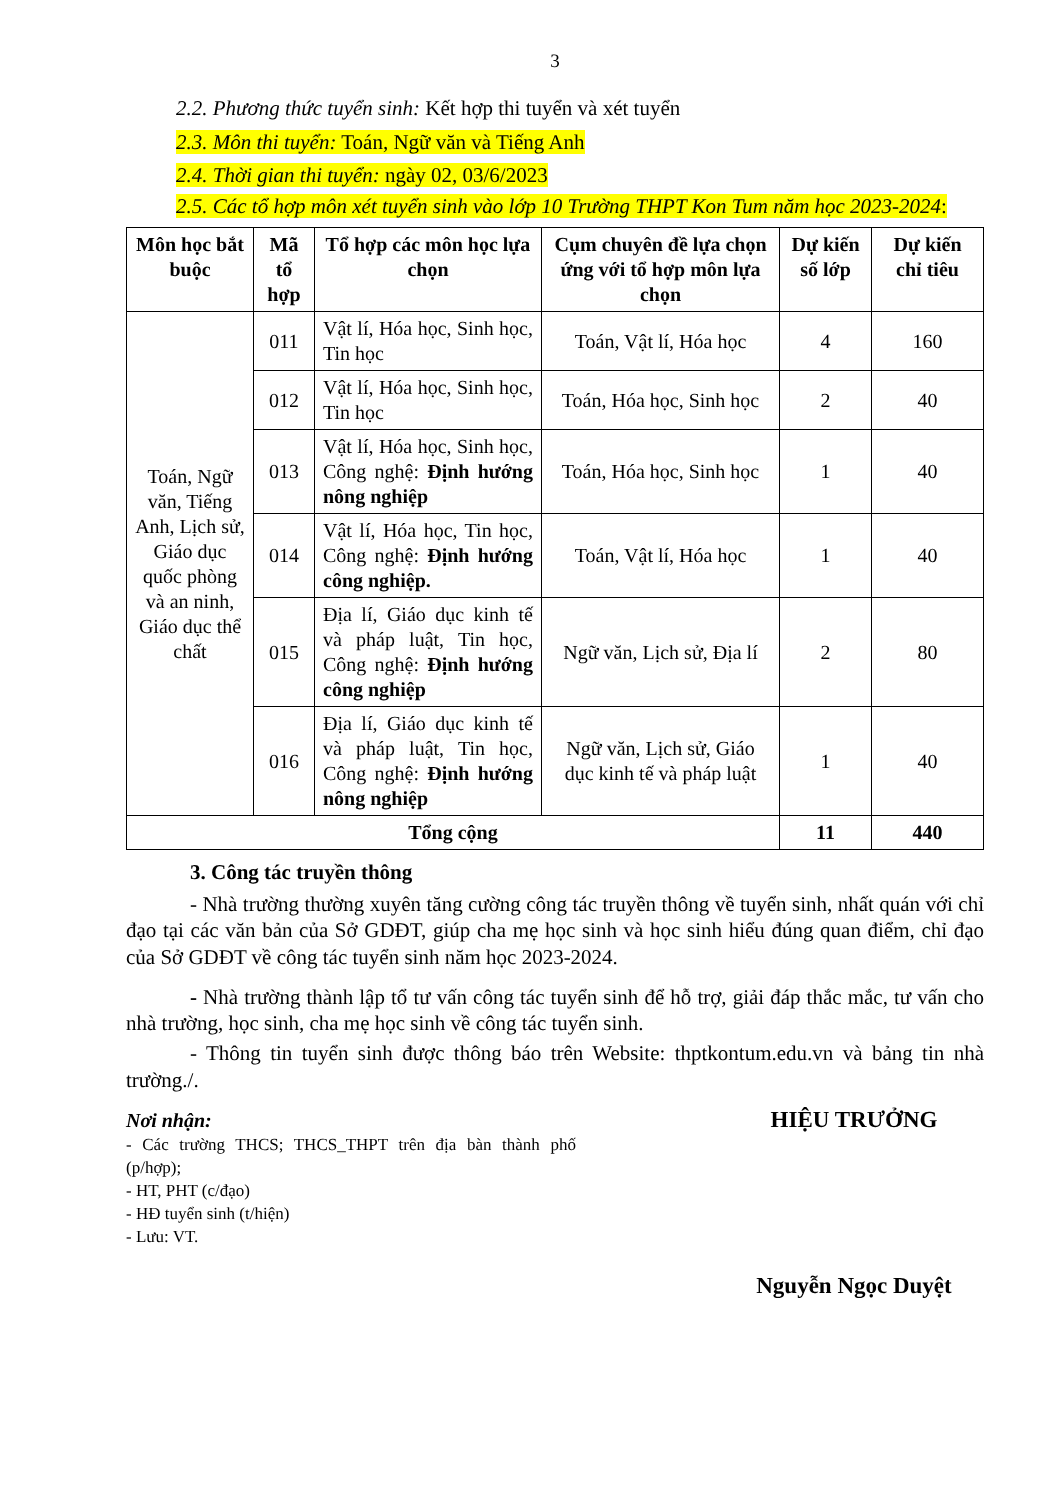3
2.2. Phương thức tuyển sinh: Kết hợp thi tuyển và xét tuyển
2.3. Môn thi tuyển: Toán, Ngữ văn và Tiếng Anh
2.4. Thời gian thi tuyển: ngày 02, 03/6/2023
2.5. Các tổ hợp môn xét tuyển sinh vào lớp 10 Trường THPT Kon Tum năm học 2023-2024:
| Môn học bắt buộc | Mã tổ hợp | Tổ hợp các môn học lựa chọn | Cụm chuyên đề lựa chọn ứng với tổ hợp môn lựa chọn | Dự kiến số lớp | Dự kiến chỉ tiêu |
| --- | --- | --- | --- | --- | --- |
| Toán, Ngữ văn, Tiếng Anh, Lịch sử, Giáo dục quốc phòng và an ninh, Giáo dục thể chất | 011 | Vật lí, Hóa học, Sinh học, Tin học | Toán, Vật lí, Hóa học | 4 | 160 |
| | 012 | Vật lí, Hóa học, Sinh học, Tin học | Toán, Hóa học, Sinh học | 2 | 40 |
| | 013 | Vật lí, Hóa học, Sinh học, Công nghệ: Định hướng nông nghiệp | Toán, Hóa học, Sinh học | 1 | 40 |
| | 014 | Vật lí, Hóa học, Tin học, Công nghệ: Định hướng công nghiệp. | Toán, Vật lí, Hóa học | 1 | 40 |
| | 015 | Địa lí, Giáo dục kinh tế và pháp luật, Tin học, Công nghệ: Định hướng công nghiệp | Ngữ văn, Lịch sử, Địa lí | 2 | 80 |
| | 016 | Địa lí, Giáo dục kinh tế và pháp luật, Tin học, Công nghệ: Định hướng nông nghiệp | Ngữ văn, Lịch sử, Giáo dục kinh tế và pháp luật | 1 | 40 |
| Tổng cộng | | | | 11 | 440 |
3. Công tác truyền thông
- Nhà trường thường xuyên tăng cường công tác truyền thông về tuyển sinh, nhất quán với chỉ đạo tại các văn bản của Sở GDĐT, giúp cha mẹ học sinh và học sinh hiểu đúng quan điểm, chỉ đạo của Sở GDĐT về công tác tuyển sinh năm học 2023-2024.
- Nhà trường thành lập tổ tư vấn công tác tuyển sinh để hỗ trợ, giải đáp thắc mắc, tư vấn cho nhà trường, học sinh, cha mẹ học sinh về công tác tuyển sinh.
- Thông tin tuyển sinh được thông báo trên Website: thptkontum.edu.vn và bảng tin nhà trường./.
Nơi nhận:
- Các trường THCS; THCS_THPT trên địa bàn thành phố (p/hợp);
- HT, PHT (c/đạo)
- HĐ tuyển sinh (t/hiện)
- Lưu: VT.
HIỆU TRƯỞNG
Nguyễn Ngọc Duyệt